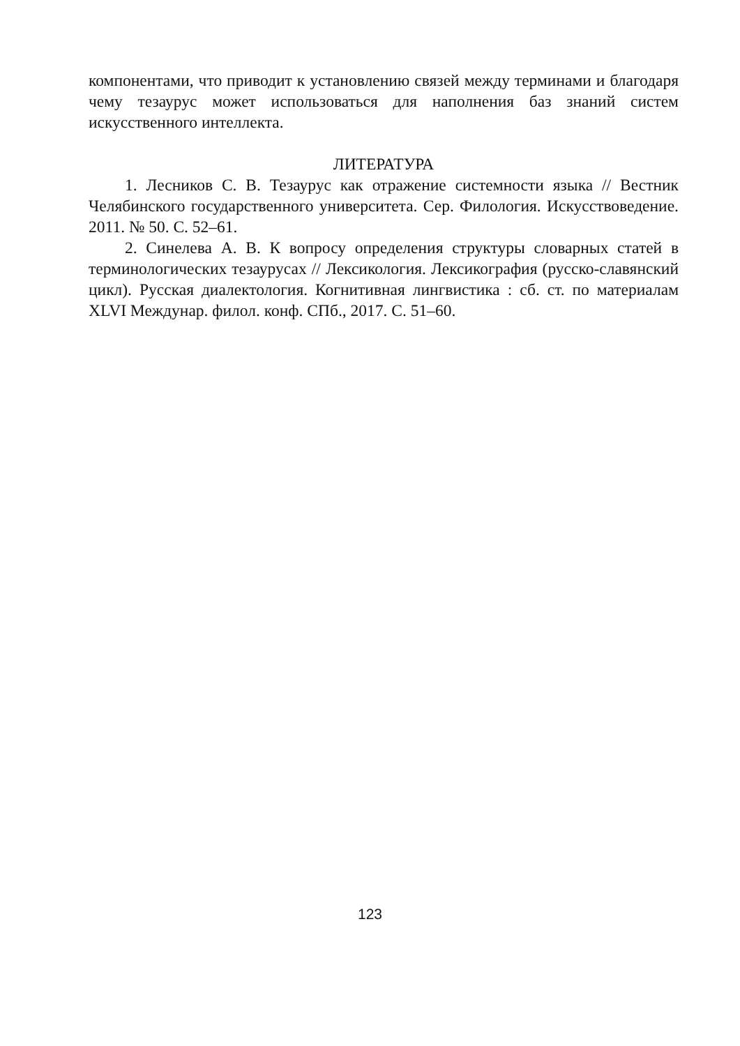компонентами, что приводит к установлению связей между терминами и благодаря чему тезаурус может использоваться для наполнения баз знаний систем искусственного интеллекта.
ЛИТЕРАТУРА
1. Лесников С. В. Тезаурус как отражение системности языка // Вестник Челябинского государственного университета. Сер. Филология. Искусствоведение. 2011. № 50. С. 52–61.
2. Синелева А. В. К вопросу определения структуры словарных статей в терминологических тезаурусах // Лексикология. Лексикография (русско-славянский цикл). Русская диалектология. Когнитивная лингвистика : сб. ст. по материалам XLVI Междунар. филол. конф. СПб., 2017. С. 51–60.
123